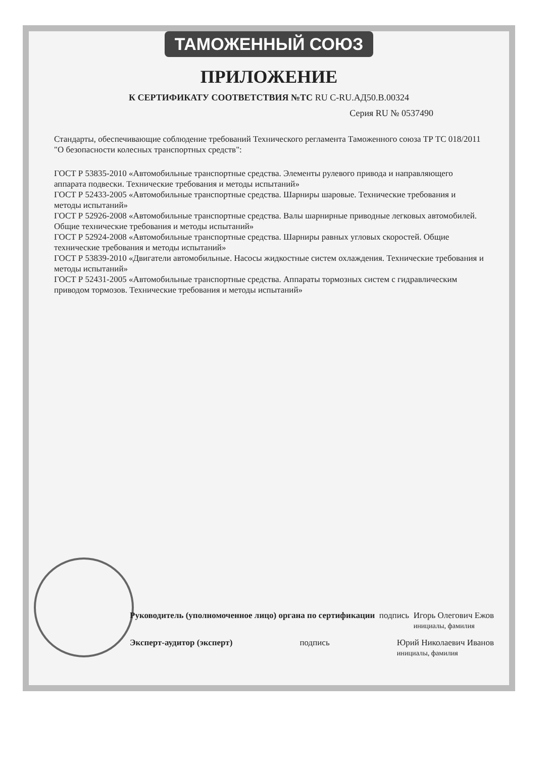ТАМОЖЕННЫЙ СОЮЗ
ПРИЛОЖЕНИЕ
К СЕРТИФИКАТУ СООТВЕТСТВИЯ №ТС RU C-RU.АД50.В.00324
Серия RU № 0537490
Стандарты, обеспечивающие соблюдение требований Технического регламента Таможенного союза ТР ТС 018/2011 "О безопасности колесных транспортных средств":
ГОСТ Р 53835-2010 «Автомобильные транспортные средства. Элементы рулевого привода и направляющего аппарата подвески. Технические требования и методы испытаний»
ГОСТ Р 52433-2005 «Автомобильные транспортные средства. Шарниры шаровые. Технические требования и методы испытаний»
ГОСТ Р 52926-2008 «Автомобильные транспортные средства. Валы шарнирные приводные легковых автомобилей. Общие технические требования и методы испытаний»
ГОСТ Р 52924-2008 «Автомобильные транспортные средства. Шарниры равных угловых скоростей. Общие технические требования и методы испытаний»
ГОСТ Р 53839-2010 «Двигатели автомобильные. Насосы жидкостные систем охлаждения. Технические требования и методы испытаний»
ГОСТ Р 52431-2005 «Автомобильные транспортные средства. Аппараты тормозных систем с гидравлическим приводом тормозов. Технические требования и методы испытаний»
Руководитель (уполномоченное лицо) органа по сертификации подпись Игорь Олегович Ежов
инициалы, фамилия
Эксперт-аудитор (эксперт) подпись Юрий Николаевич Иванов
инициалы, фамилия